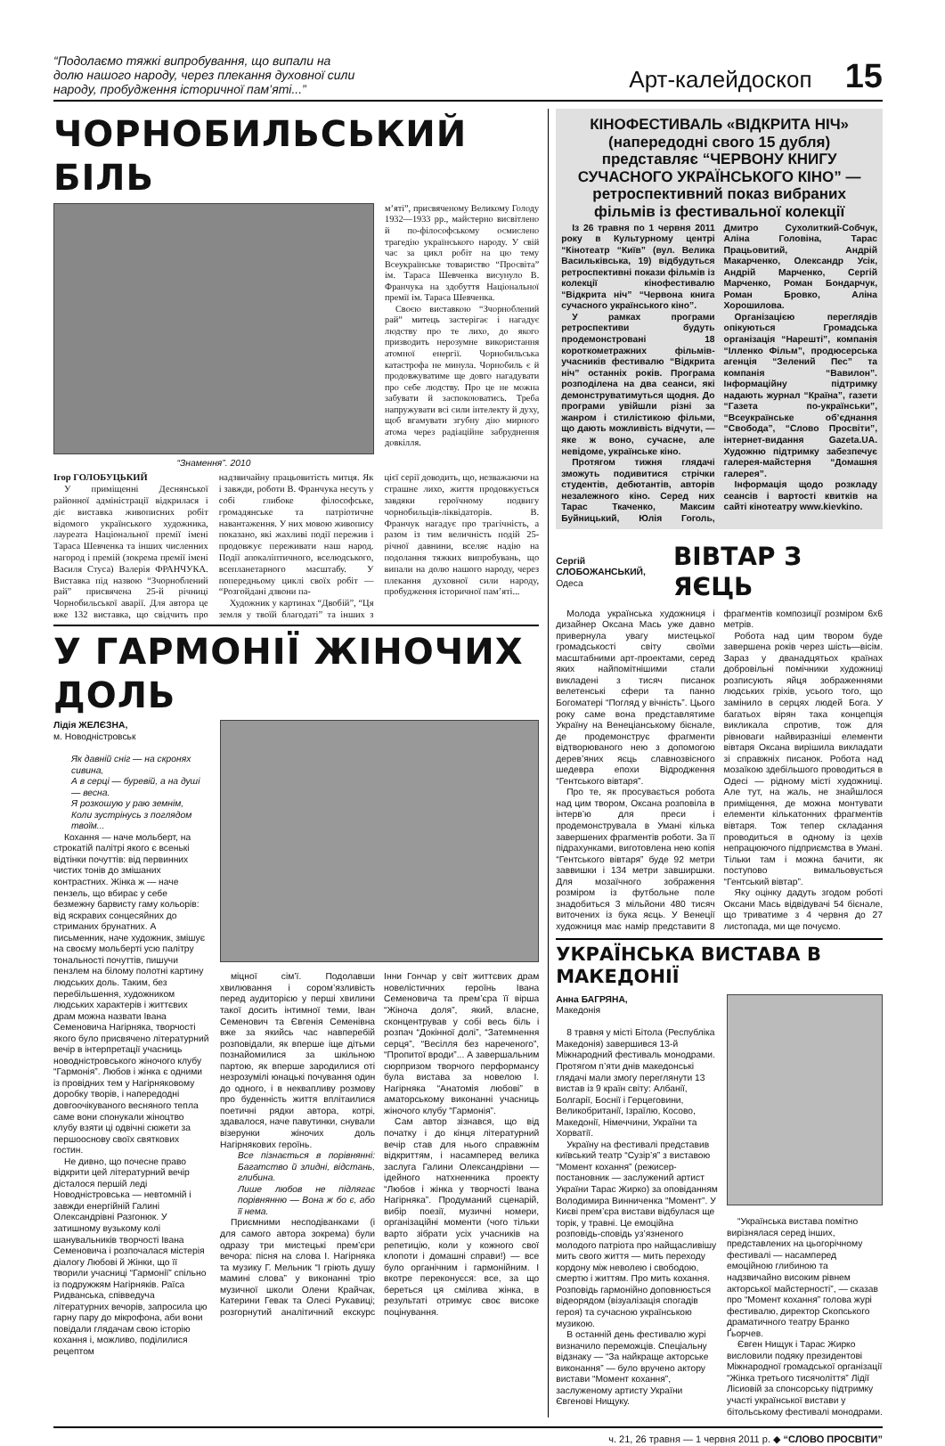“Подолаємо тяжкі випробування, що випали на долю нашого народу, через плекання духовної сили народу, пробудження історичної пам’яті...”
Арт-калейдоскоп 15
ЧОРНОБИЛЬСЬКИЙ БІЛЬ
“Знамення”. 2010
м’яті”, присвяченому Великому Голоду 1932—1933 рр., майстерно висвітлено й по-філософському осмислено трагедію українського народу. У свій час за цикл робіт на цю тему Всеукраїнське товариство “Просвіта” ім. Тараса Шевченка висунуло В. Франчука на здобуття Національної премії ім. Тараса Шевченка.
Своєю виставкою “Зчорноблений рай” митець застерігає і нагадує людству про те лихо, до якого призводить нерозумне використання атомної енергії. Чорнобильська катастрофа не минула. Чорнобиль є й продовжуватиме ще довго нагадувати про себе людству. Про це не можна забувати й заспокоюватись. Треба напружувати всі сили інтелекту й духу, щоб вгамувати згубну дію мирного атома через радіаційне забруднення довкілля.
Ігор ГОЛОБУЦЬКИЙ
У приміщенні Деснянської районної адміністрації відкрилася і діє виставка живописних робіт відомого українського художника, лауреата Національної премії імені Тараса Шевченка та інших численних нагород і премій (зокрема премії імені Василя Стуса) Валерія ФРАНЧУКА. Виставка під назвою “Зчорноблений рай” присвячена 25-й річниці Чорнобильської аварії. Для автора це вже 132 виставка, що свідчить про надзвичайну працьовитість митця. Як і завжди, роботи В. Франчука несуть у собі глибоке філософське, громадянське та патріотичне навантаження. У них мовою живопису показано, які жахливі події пережив і продовжує переживати наш народ. Події апокаліптичного, вселюдського, всепланетарного масштабу. У попередньому циклі своїх робіт — “Розгойдані дзвони па-
Художник у картинах “Двобій”, “Ця земля у твоїй благодаті” та інших з цієї серії доводить, що, незважаючи на страшне лихо, життя продовжується завдяки героїчному подвигу чорнобильців-ліквідаторів. В. Франчук нагадує про трагічність, а разом із тим величність подій 25-річної давнини, вселяє надію на подолання тяжких випробувань, що випали на долю нашого народу, через плекання духовної сили народу, пробудження історичної пам’яті...
У ГАРМОНІЇ ЖІНОЧИХ ДОЛЬ
Лідія ЖЕЛЄЗНА,
м. Новодністровськ
Як давній сніг — на скронях сивина,
А в серці — буревій, а на душі — весна.
Я розкошую у раю земнім,
Коли зустрінусь з поглядом твоїм...
Кохання — наче мольберт, на строкатій палітрі якого є всенькі відтінки почуттів: від первинних чистих тонів до змішаних контрастних. Жінка ж — наче пензель, що вбирає у себе безмежну барвисту гаму кольорів: від яскравих сонцесяйних до стриманих брунатних. А письменник, наче художник, змішує на своєму мольберті усю палітру тональності почуттів, пишучи пензлем на білому полотні картину людських доль. Таким, без перебільшення, художником людських характерів і життєвих драм можна назвати Івана Семеновича Нагірняка, творчості якого було присвячено літературний вечір в інтерпретації учасниць новодністровського жіночого клубу “Гармонія”. Любов і жінка є одними із провідних тем у Нагірняковому доробку творів, і напередодні довгоочікуваного весняного тепла саме вони спонукали жіноцтво клубу взяти ці одвічні сюжети за першооснову своїх святкових гостин.
Не дивно, що почесне право відкрити цей літературний вечір дісталося першій леді Новодністровська — невтомній і завжди енергійній Галині Олександрівні Разгонюк. У затишному вузькому колі шанувальників творчості Івана Семеновича і розпочалася містерія діалогу Любові й Жінки, що її творили учасниці “Гармонії” спільно із подружжям Нагірняків. Раїса Ридванська, співведуча літературних вечорів, запросила цю гарну пару до мікрофона, аби вони повідали глядачам свою історію кохання і, можливо, поділилися рецептом
міцної сім’ї. Подолавши хвилювання і сором’язливість перед аудиторією у перші хвилини такої досить інтимної теми, Іван Семенович та Євгенія Семенівна вже за якийсь час навперебій розповідали, як вперше іще дітьми познайомилися за шкільною партою, як вперше зародилися оті незрозумілі юнацькі почування один до одного, і в неквапливу розмову про буденність життя вплітаилися поетичні рядки автора, котрі, здавалося, наче павутинки, снували візерунки жіночих доль Нагірнякових героїнь.
Все пізнається в порівнянні: Багатство й злидні, відстань, глибина.
Лише любов не підлягає порівнянню — Вона ж бо є, або її нема.
Приємними несподіванками (і для самого автора зокрема) були одразу три мистецькі прем’єри вечора: пісня на слова І. Нагірняка та музику Г. Мельник “І гріють душу мамині слова” у виконанні тріо музичної школи Олени Крайчак, Катерини Гевак та Олесі Рукавиці; розгорнутий аналітичний екскурс Інни Гончар у світ життєвих драм новелістичних героїнь Івана Семеновича та прем’єра її вірша “Жіноча доля”, який, власне, сконцентрував у собі весь біль і розпач “Докінної долі”, “Затемнення серця”, “Весілля без нареченого”, “Пропитої вроди”... А завершальним сюрпризом творчого перформансу була вистава за новелою І. Нагірняка “Анатомія любові” в аматорському виконанні учасниць жіночого клубу “Гармонія”.
Сам автор зізнався, що від початку і до кінця літературний вечір став для нього справжнім відкриттям, і насамперед велика заслуга Галини Олександрівни — ідейного натхненника проекту “Любов і жінка у творчості Івана Нагірняка”. Продуманий сценарій, вибір поезії, музичні номери, організаційні моменти (чого тільки варто зібрати усіх учасників на репетицію, коли у кожного свої клопоти і домашні справи!) — все було органічним і гармонійним. І вкотре переконуєся: все, за що береться ця смілива жінка, в результаті отримує своє високе поцінування.
КІНОФЕСТИВАЛЬ «ВІДКРИТА НІЧ» (напередодні свого 15 дубля) представляє “ЧЕРВОНУ КНИГУ СУЧАСНОГО УКРАЇНСЬКОГО КІНО” — ретроспективний показ вибраних фільмів із фестивальної колекції
Із 26 травня по 1 червня 2011 року в Культурному центрі “Кінотеатр “Київ” (вул. Велика Васильківська, 19) відбудуться ретроспективні покази фільмів із колекції кінофестивалю “Відкрита ніч” “Червона книга сучасного українського кіно”.
У рамках програми ретроспективи будуть продемонстровані 18 короткометражних фільмів-учасників фестивалю “Відкрита ніч” останніх років. Програма розподілена на два сеанси, які демонструватимуться щодня. До програми увійшли різні за жанром і стилістикою фільми, що дають можливість відчути, — яке ж воно, сучасне, але невідоме, українське кіно.
Протягом тижня глядачі зможуть подивитися стрічки студентів, дебютантів, авторів незалежного кіно. Серед них Тарас Ткаченко, Максим Буйницький, Юлія Гоголь, Дмитро Сухолиткий-Собчук, Аліна Головіна, Тарас Працьовитий, Андрій Макарченко, Олександр Усік, Андрій Марченко, Сергій Марченко, Роман Бондарчук, Роман Бровко, Аліна Хорошилова.
Організацією переглядів опікуються Громадська організація “Нарешті”, компанія “Ілленко Фільм”, продюсерська агенція “Зелений Пес” та компанія “Вавилон”. Інформаційну підтримку надають журнал “Країна”, газети “Газета по-українськи”, “Всеукраїнське об’єднання “Свобода”, “Слово Просвіти”, інтернет-видання Gazeta.UA. Художню підтримку забезпечує галерея-майстерня “Домашня галерея”.
Інформація щодо розкладу сеансів і вартості квитків на сайті кінотеатру www.kievkino.
Сергій СЛОБОЖАНСЬКИЙ,
Одеса
ВІВТАР З ЯЄЦЬ
Молода українська художниця і дизайнер Оксана Мась уже давно привернула увагу мистецької громадськості світу своїми масштабними арт-проектами, серед яких найпомітнішими стали викладені з тисяч писанок велетенські сфери та панно Богоматері “Погляд у вічність”. Цього року саме вона представлятиме Україну на Венеціанському бієнале, де продемонструє фрагменти відтворюваного нею з допомогою дерев’яних яєць славнозвісного шедевра епохи Відродження “Гентського вівтаря”.
Про те, як просувається робота над цим твором, Оксана розповіла в інтерв’ю для преси і продемонструвала в Умані кілька завершених фрагментів роботи. За її підрахунками, виготовлена нею копія “Гентського вівтаря” буде 92 метри заввишки і 134 метри завширшки. Для мозаїчного зображення розміром із футбольне поле знадобиться 3 мільйони 480 тисяч виточених із бука яєць. У Венеції художниця має намір представити 8 фрагментів композиції розміром 6х6 метрів.
Робота над цим твором буде завершена років через шість—вісім. Зараз у дванадцятьох країнах добровільні помічники художниці розписують яйця зображеннями людських гріхів, усього того, що замінило в серцях людей Бога. У багатьох вірян така концепція викликала спротив, тож для рівноваги найвиразніші елементи вівтаря Оксана вирішила викладати зі справжніх писанок. Робота над мозаїкою здебільшого проводиться в Одесі — рідному місті художниці. Але тут, на жаль, не знайшлося приміщення, де можна монтувати елементи кількатонних фрагментів вівтаря. Тож тепер складання проводиться в одному із цехів непрацюючого підприємства в Умані. Тільки там і можна бачити, як поступово вимальовується “Гентський вівтар”.
Яку оцінку дадуть згодом роботі Оксани Мась відвідувачі 54 бієнале, що триватиме з 4 червня до 27 листопада, ми ще почуємо.
УКРАЇНСЬКА ВИСТАВА В МАКЕДОНІЇ
Анна БАГРЯНА,
Македонія
8 травня у місті Бітола (Республіка Македонія) завершився 13-й Міжнародний фестиваль монодрами. Протягом п’яти днів македонські глядачі мали змогу переглянути 13 вистав із 9 країн світу: Албанії, Болгарії, Боснії і Герцеговини, Великобританії, Ізраїлю, Косово, Македонії, Німеччини, України та Хорватії.
Україну на фестивалі представив київський театр “Сузір’я” з виставою “Момент кохання” (режисер-постановник — заслужений артист України Тарас Жирко) за оповіданням Володимира Винниченка “Момент”. У Києві прем’єра вистави відбулася ще торік, у травні. Це емоційна розповідь-сповідь уз’язненого молодого патріота про найщасливішу мить свого життя — мить переходу кордону між неволею і свободою, смертю і життям. Про мить кохання. Розповідь гармонійно доповнюється відеорядом (візуалізація спогадів героя) та сучасною українською музикою.
В останній день фестивалю журі визначило переможців. Спеціальну відзнаку — “За найкраще акторське виконання” — було вручено актору вистави “Момент кохання”, заслуженому артисту України Євгенові Нищуку.
“Українська вистава помітно вирізнялася серед інших, представлених на цьогорічному фестивалі — насамперед емоційною глибиною та надзвичайно високим рівнем акторської майстерності”, — сказав про “Момент кохання” голова журі фестивалю, директор Скопського драматичного театру Бранко Ґьорчев.
Євген Нищук і Тарас Жирко висловили подяку президентові Міжнародної громадської організації “Жінка третього тисячоліття” Лідії Лісиовій за спонсорську підтримку участі української вистави у бітольському фестивалі монодрами.
ч. 21, 26 травня — 1 червня 2011 р. ◆ “СЛОВО ПРОСВІТИ”